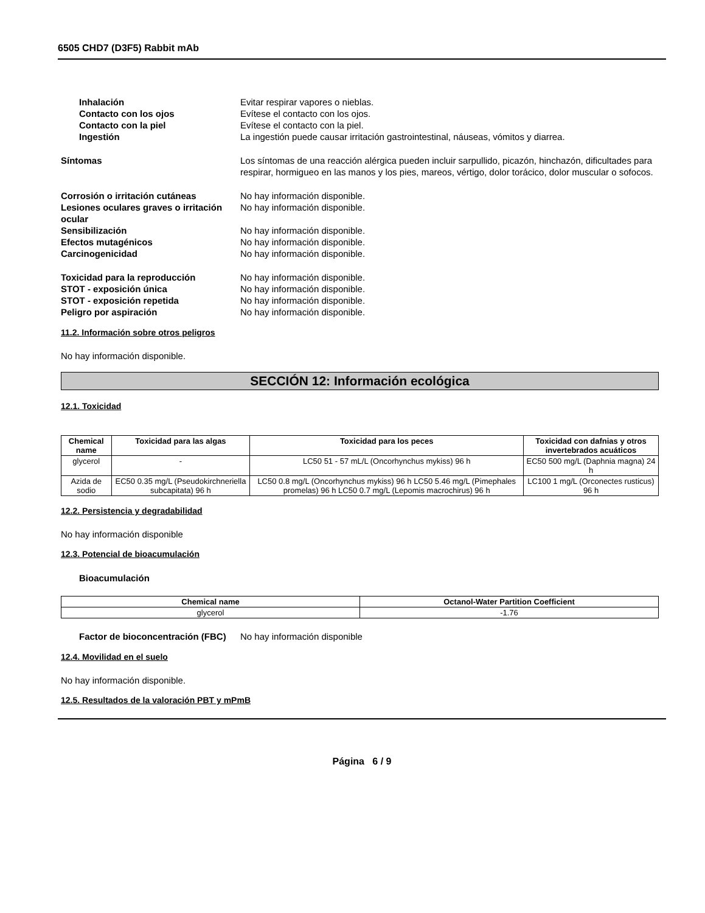6505 CHD7 (D3F5) Rabbit mAb
Inhalación Evitar respirar vapores o nieblas.
Contacto con los ojos Evítese el contacto con los ojos.
Contacto con la piel Evítese el contacto con la piel.
Ingestión La ingestión puede causar irritación gastrointestinal, náuseas, vómitos y diarrea.
Síntomas Los síntomas de una reacción alérgica pueden incluir sarpullido, picazón, hinchazón, dificultades para respirar, hormigueo en las manos y los pies, mareos, vértigo, dolor torácico, dolor muscular o sofocos.
Corrosión o irritación cutáneas No hay información disponible.
Lesiones oculares graves o irritación ocular
No hay información disponible.
Sensibilización No hay información disponible.
Efectos mutagénicos No hay información disponible.
Carcinogenicidad No hay información disponible.
Toxicidad para la reproducción No hay información disponible.
STOT - exposición única No hay información disponible.
STOT - exposición repetida No hay información disponible.
Peligro por aspiración No hay información disponible.
11.2. Información sobre otros peligros
No hay información disponible.
SECCIÓN 12: Información ecológica
12.1. Toxicidad
| Chemical name | Toxicidad para las algas | Toxicidad para los peces | Toxicidad con dafnias y otros invertebrados acuáticos |
| --- | --- | --- | --- |
| glycerol | - | LC50 51 - 57 mL/L (Oncorhynchus mykiss) 96 h | EC50 500 mg/L (Daphnia magna) 24 h |
| Azida de sodio | EC50 0.35 mg/L (Pseudokirchneriella subcapitata) 96 h | LC50 0.8 mg/L (Oncorhynchus mykiss) 96 h LC50 5.46 mg/L (Pimephales promelas) 96 h LC50 0.7 mg/L (Lepomis macrochirus) 96 h | LC100 1 mg/L (Orconectes rusticus) 96 h |
12.2. Persistencia y degradabilidad
No hay información disponible
12.3. Potencial de bioacumulación
Bioacumulación
| Chemical name | Octanol-Water Partition Coefficient |
| --- | --- |
| glycerol | -1.76 |
Factor de bioconcentración (FBC)
No hay información disponible
12.4. Movilidad en el suelo
No hay información disponible.
12.5. Resultados de la valoración PBT y mPmB
Página 6 / 9